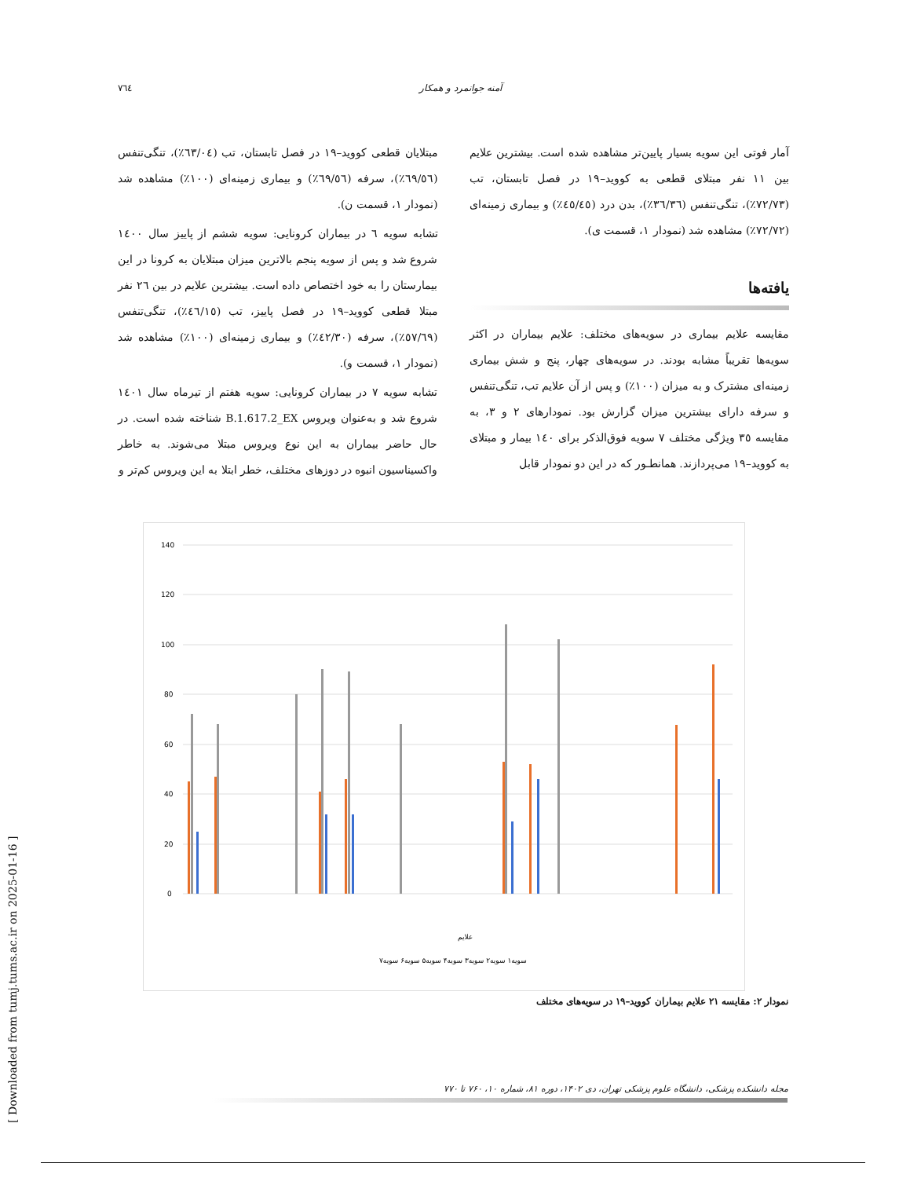٧٦٤ آمنه جوانمرد و همکار
مبتلایان قطعی کووید–۱۹ در فصل تابستان، تب (٦٣/٠٤٪)، تنگی‌تنفس (٦٩/٥٦٪)، سرفه (٦٩/٥٦٪) و بیماری زمینه‌ای (١٠٠٪) مشاهده شد (نمودار ١، قسمت ن).
تشابه سویه ٦ در بیماران کرونایی: سویه ششم از پاییز سال ١٤٠٠ شروع شد و پس از سویه پنجم بالاترین میزان مبتلایان به کرونا در این بیمارستان را به خود اختصاص داده است. بیشترین علایم در بین ٢٦ نفر مبتلا قطعی کووید–۱۹ در فصل پاییز، تب (٤٦/١٥٪)، تنگی‌تنفس (٥٧/٦٩٪)، سرفه (٤٢/٣٠٪) و بیماری زمینه‌ای (١٠٠٪) مشاهده شد (نمودار ١، قسمت و).
تشابه سویه ٧ در بیماران کرونایی: سویه هفتم از تیرماه سال ١٤٠١ شروع شد و به‌عنوان ویروس B.1.617.2_EX شناخته شده است. در حال حاضر بیماران به این نوع ویروس مبتلا می‌شوند. به خاطر واکسیناسیون انبوه در دوزهای مختلف، خطر ابتلا به این ویروس کم‌تر و
آمار فوتی این سویه بسیار پایین‌تر مشاهده شده است. بیشترین علایم بین ١١ نفر مبتلای قطعی به کووید–۱۹ در فصل تابستان، تب (٧٢/٧٣٪)، تنگی‌تنفس (٣٦/٣٦٪)، بدن درد (٤٥/٤٥٪) و بیماری زمینه‌ای (٧٢/٧٢٪) مشاهده شد (نمودار ١، قسمت ی).
یافته‌ها
مقایسه علایم بیماری در سویه‌های مختلف: علایم بیماران در اکثر سویه‌ها تقریباً مشابه بودند. در سویه‌های چهار، پنج و شش بیماری زمینه‌ای مشترک و به میزان (١٠٠٪) و پس از آن علایم تب، تنگی‌تنفس و سرفه دارای بیشترین میزان گزارش بود. نمودارهای ٢ و ٣، به مقایسه ٣٥ ویژگی مختلف ٧ سویه فوق‌الذکر برای ١٤٠ بیمار و مبتلای به کووید–۱۹ می‌پردازند. همانطـور که در این دو نمودار قابل
140
120
100
80
60
40
20
0
علایم
سویه۱ سویه۲ سویه۳ سویه۴ سویه۵ سویه۶ سویه۷
نمودار ۲: مقایسه ۲۱ علایم بیماران کووید–۱۹ در سویه‌های مختلف
مجله دانشکده پزشکی، دانشگاه علوم پزشکی تهران، دی ۱۴۰۲، دوره ۸۱، شماره ۱۰، ۷۶۰ تا ۷۷۰
[ Downloaded from tumj.tums.ac.ir on 2025-01-16 ]